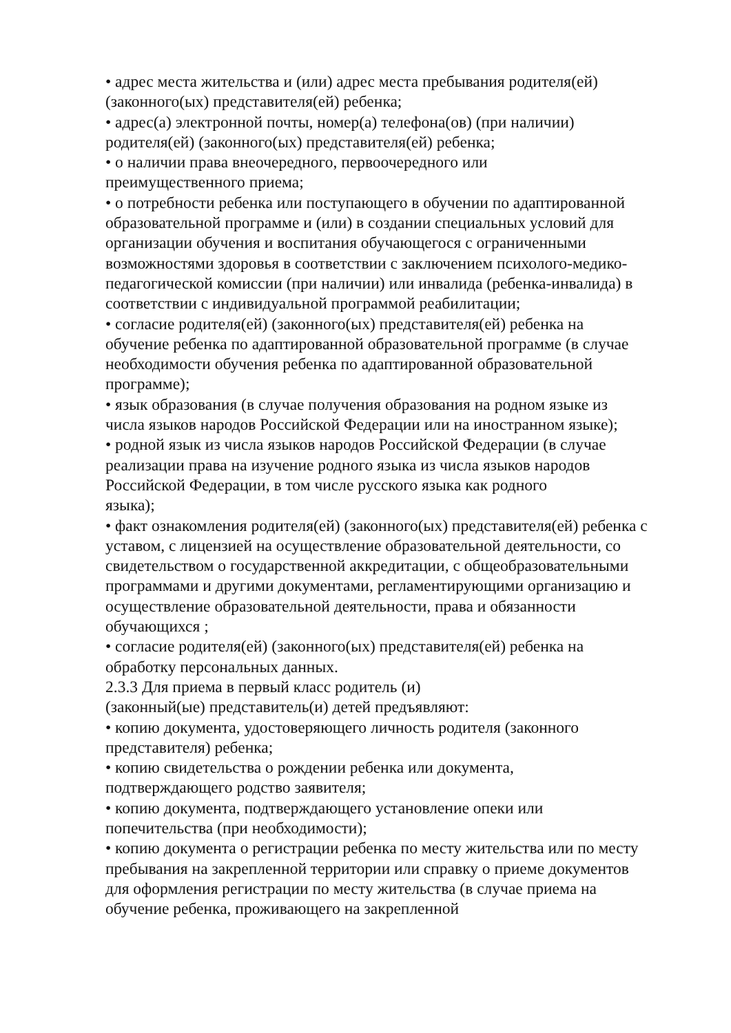• адрес места жительства и (или) адрес места пребывания родителя(ей) (законного(ых) представителя(ей) ребенка;
• адрес(а) электронной почты, номер(а) телефона(ов) (при наличии) родителя(ей) (законного(ых) представителя(ей) ребенка;
• о наличии права внеочередного, первоочередного или
преимущественного приема;
• о потребности ребенка или поступающего в обучении по адаптированной образовательной программе и (или) в создании специальных условий для организации обучения и воспитания обучающегося с ограниченными возможностями здоровья в соответствии с заключением психолого-медико-педагогической комиссии (при наличии) или инвалида (ребенка-инвалида) в соответствии с индивидуальной программой реабилитации;
• согласие родителя(ей) (законного(ых) представителя(ей) ребенка на обучение ребенка по адаптированной образовательной программе (в случае необходимости обучения ребенка по адаптированной образовательной программе);
• язык образования (в случае получения образования на родном языке из числа языков народов Российской Федерации или на иностранном языке);
• родной язык из числа языков народов Российской Федерации (в случае реализации права на изучение родного языка из числа языков народов Российской Федерации, в том числе русского языка как родного
языка);
• факт ознакомления родителя(ей) (законного(ых) представителя(ей) ребенка с уставом, с лицензией на осуществление образовательной деятельности, со свидетельством о государственной аккредитации, с общеобразовательными программами и другими документами, регламентирующими организацию и осуществление образовательной деятельности, права и обязанности обучающихся ;
• согласие родителя(ей) (законного(ых) представителя(ей) ребенка на обработку персональных данных.
2.3.3 Для приема в первый класс родитель (и)
(законный(ые) представитель(и) детей предъявляют:
• копию документа, удостоверяющего личность родителя (законного представителя) ребенка;
• копию свидетельства о рождении ребенка или документа,
подтверждающего родство заявителя;
• копию документа, подтверждающего установление опеки или
попечительства (при необходимости);
• копию документа о регистрации ребенка по месту жительства или по месту пребывания на закрепленной территории или справку о приеме документов для оформления регистрации по месту жительства (в случае приема на обучение ребенка, проживающего на закрепленной